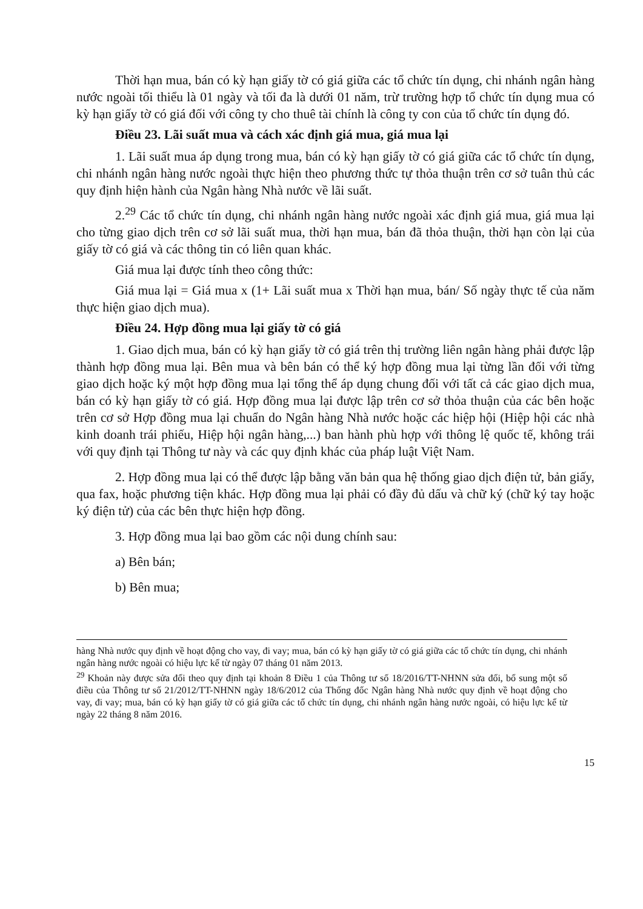Thời hạn mua, bán có kỳ hạn giấy tờ có giá giữa các tổ chức tín dụng, chi nhánh ngân hàng nước ngoài tối thiểu là 01 ngày và tối đa là dưới 01 năm, trừ trường hợp tổ chức tín dụng mua có kỳ hạn giấy tờ có giá đối với công ty cho thuê tài chính là công ty con của tổ chức tín dụng đó.
Điều 23. Lãi suất mua và cách xác định giá mua, giá mua lại
1. Lãi suất mua áp dụng trong mua, bán có kỳ hạn giấy tờ có giá giữa các tổ chức tín dụng, chi nhánh ngân hàng nước ngoài thực hiện theo phương thức tự thỏa thuận trên cơ sở tuân thủ các quy định hiện hành của Ngân hàng Nhà nước về lãi suất.
2.<sup>29</sup> Các tổ chức tín dụng, chi nhánh ngân hàng nước ngoài xác định giá mua, giá mua lại cho từng giao dịch trên cơ sở lãi suất mua, thời hạn mua, bán đã thỏa thuận, thời hạn còn lại của giấy tờ có giá và các thông tin có liên quan khác.
Giá mua lại được tính theo công thức:
Giá mua lại = Giá mua x (1+ Lãi suất mua x Thời hạn mua, bán/ Số ngày thực tế của năm thực hiện giao dịch mua).
Điều 24. Hợp đồng mua lại giấy tờ có giá
1. Giao dịch mua, bán có kỳ hạn giấy tờ có giá trên thị trường liên ngân hàng phải được lập thành hợp đồng mua lại. Bên mua và bên bán có thể ký hợp đồng mua lại từng lần đối với từng giao dịch hoặc ký một hợp đồng mua lại tổng thể áp dụng chung đối với tất cả các giao dịch mua, bán có kỳ hạn giấy tờ có giá. Hợp đồng mua lại được lập trên cơ sở thỏa thuận của các bên hoặc trên cơ sở Hợp đồng mua lại chuẩn do Ngân hàng Nhà nước hoặc các hiệp hội (Hiệp hội các nhà kinh doanh trái phiếu, Hiệp hội ngân hàng,...) ban hành phù hợp với thông lệ quốc tế, không trái với quy định tại Thông tư này và các quy định khác của pháp luật Việt Nam.
2. Hợp đồng mua lại có thể được lập bằng văn bản qua hệ thống giao dịch điện tử, bản giấy, qua fax, hoặc phương tiện khác. Hợp đồng mua lại phải có đầy đủ dấu và chữ ký (chữ ký tay hoặc ký điện tử) của các bên thực hiện hợp đồng.
3. Hợp đồng mua lại bao gồm các nội dung chính sau:
a) Bên bán;
b) Bên mua;
hàng Nhà nước quy định về hoạt động cho vay, đi vay; mua, bán có kỳ hạn giấy tờ có giá giữa các tổ chức tín dụng, chi nhánh ngân hàng nước ngoài có hiệu lực kể từ ngày 07 tháng 01 năm 2013.
<sup>29</sup> Khoản này được sửa đổi theo quy định tại khoản 8 Điều 1 của Thông tư số 18/2016/TT-NHNN sửa đổi, bổ sung một số điều của Thông tư số 21/2012/TT-NHNN ngày 18/6/2012 của Thống đốc Ngân hàng Nhà nước quy định về hoạt động cho vay, đi vay; mua, bán có kỳ hạn giấy tờ có giá giữa các tổ chức tín dụng, chi nhánh ngân hàng nước ngoài, có hiệu lực kể từ ngày 22 tháng 8 năm 2016.
15